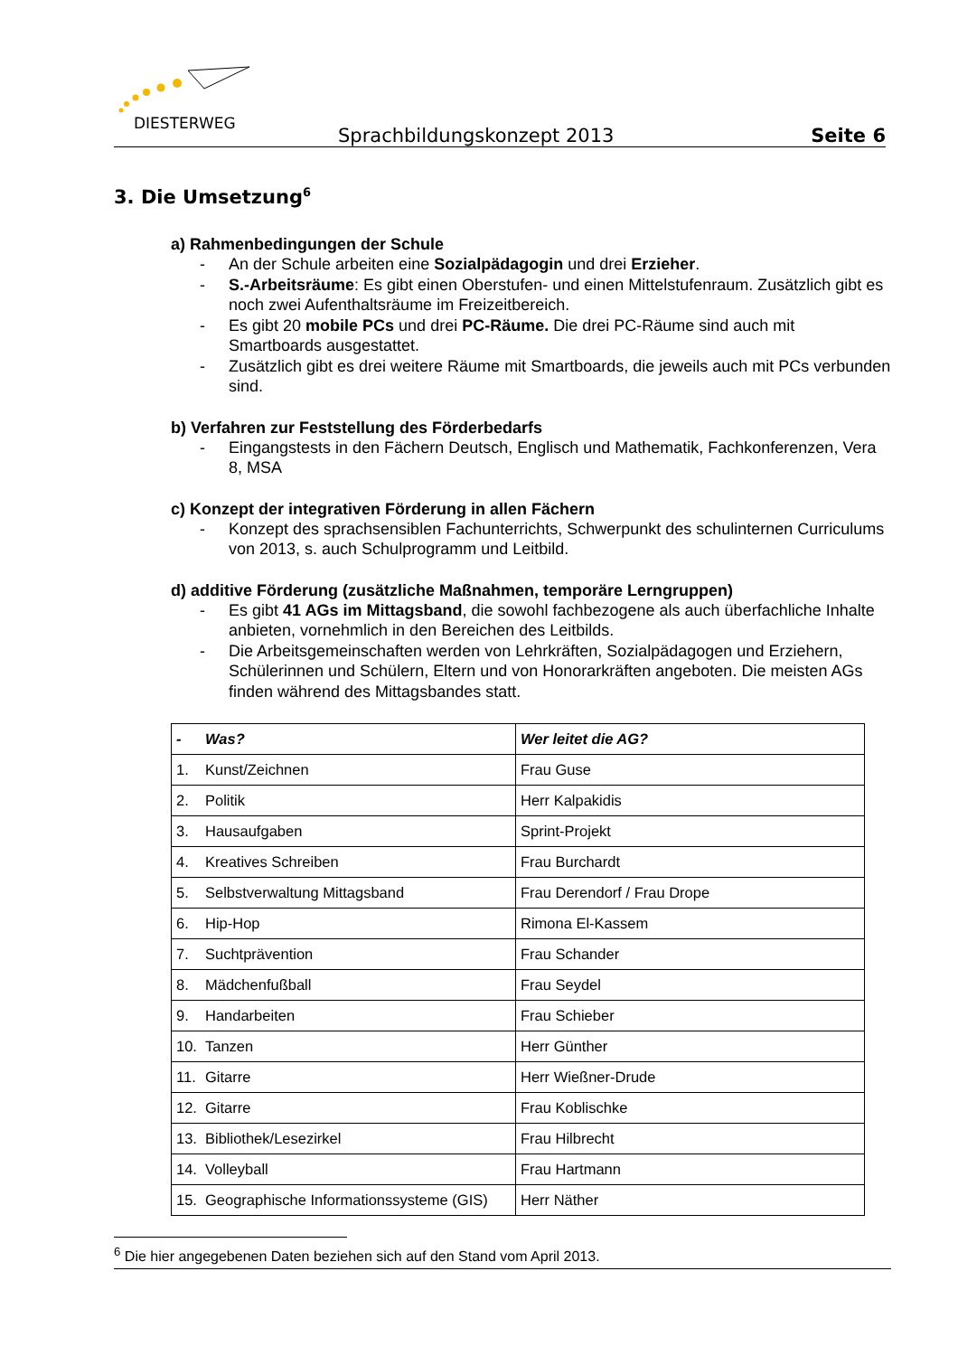DIESTERWEG
Sprachbildungskonzept 2013 Seite 6
3. Die Umsetzung<sup>6</sup>
a) Rahmenbedingungen der Schule
- An der Schule arbeiten eine Sozialpädagogin und drei Erzieher.
- S.-Arbeitsräume: Es gibt einen Oberstufen- und einen Mittelstufenraum. Zusätzlich gibt es noch zwei Aufenthaltsräume im Freizeitbereich.
- Es gibt 20 mobile PCs und drei PC-Räume. Die drei PC-Räume sind auch mit Smartboards ausgestattet.
- Zusätzlich gibt es drei weitere Räume mit Smartboards, die jeweils auch mit PCs verbunden sind.
b) Verfahren zur Feststellung des Förderbedarfs
- Eingangstests in den Fächern Deutsch, Englisch und Mathematik, Fachkonferenzen, Vera 8, MSA
c) Konzept der integrativen Förderung in allen Fächern
- Konzept des sprachsensiblen Fachunterrichts, Schwerpunkt des schulinternen Curriculums von 2013, s. auch Schulprogramm und Leitbild.
d) additive Förderung (zusätzliche Maßnahmen, temporäre Lerngruppen)
- Es gibt 41 AGs im Mittagsband, die sowohl fachbezogene als auch überfachliche Inhalte anbieten, vornehmlich in den Bereichen des Leitbilds.
- Die Arbeitsgemeinschaften werden von Lehrkräften, Sozialpädagogen und Erziehern, Schülerinnen und Schülern, Eltern und von Honorarkräften angeboten. Die meisten AGs finden während des Mittagsbandes statt.
| - Was? | Wer leitet die AG? |
| --- | --- |
| 1. Kunst/Zeichnen | Frau Guse |
| 2. Politik | Herr Kalpakidis |
| 3. Hausaufgaben | Sprint-Projekt |
| 4. Kreatives Schreiben | Frau Burchardt |
| 5. Selbstverwaltung Mittagsband | Frau Derendorf / Frau Drope |
| 6. Hip-Hop | Rimona El-Kassem |
| 7. Suchtprävention | Frau Schander |
| 8. Mädchenfußball | Frau Seydel |
| 9. Handarbeiten | Frau Schieber |
| 10. Tanzen | Herr Günther |
| 11. Gitarre | Herr Wießner-Drude |
| 12. Gitarre | Frau Koblischke |
| 13. Bibliothek/Lesezirkel | Frau Hilbrecht |
| 14. Volleyball | Frau Hartmann |
| 15. Geographische Informationssysteme (GIS) | Herr Näther |
<sup>6</sup> Die hier angegebenen Daten beziehen sich auf den Stand vom April 2013.